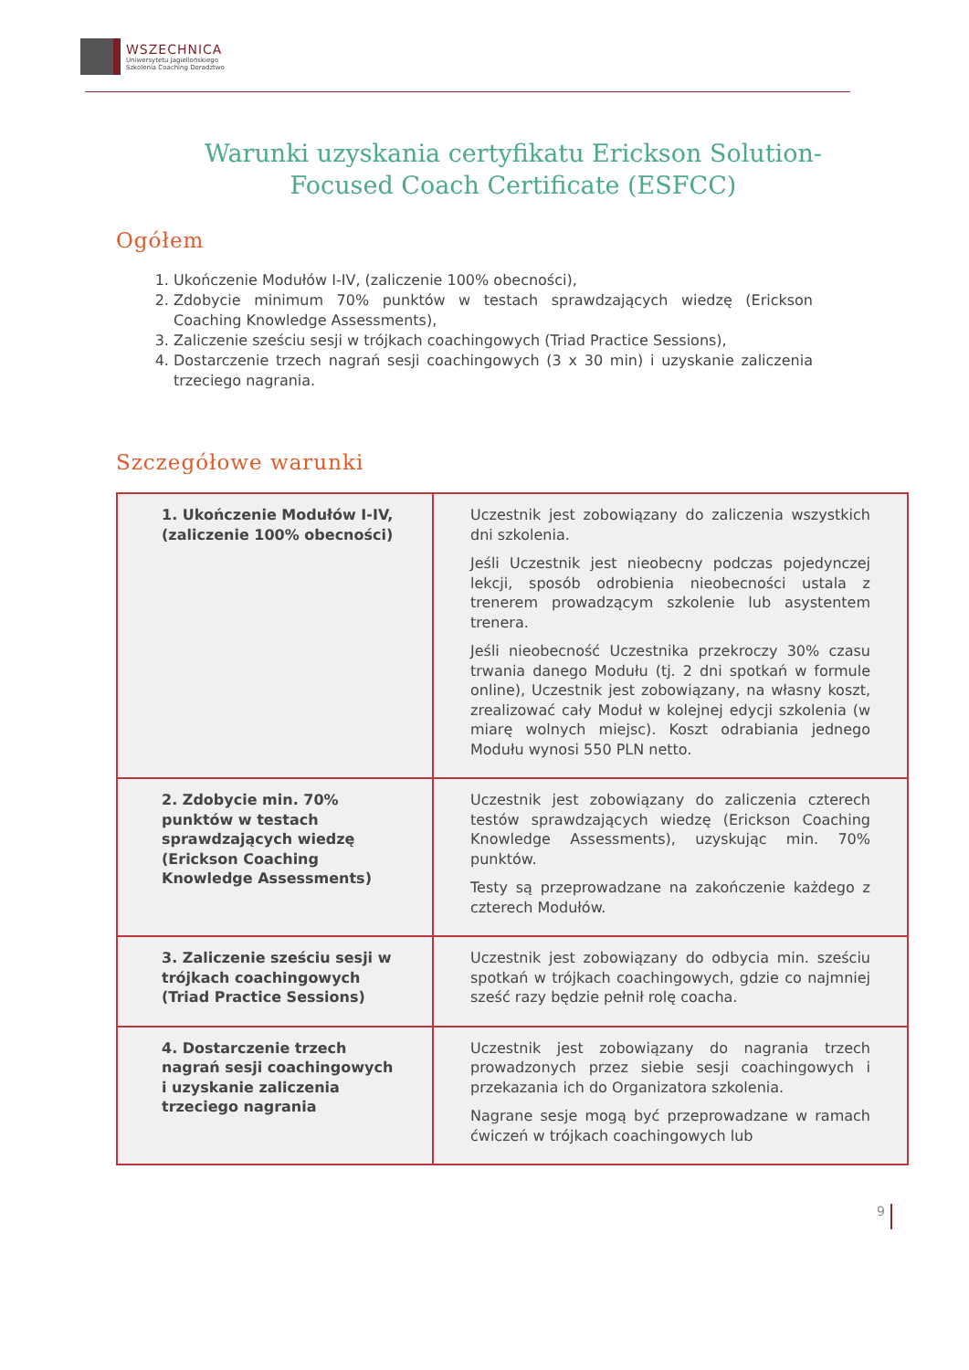WSZECHNICA
Uniwersytetu Jagiellońskiego
Szkolenia Coaching Doradztwo
Warunki uzyskania certyfikatu Erickson Solution-
Focused Coach Certificate (ESFCC)
Ogółem
1. Ukończenie Modułów I-IV, (zaliczenie 100% obecności),
2. Zdobycie minimum 70% punktów w testach sprawdzających wiedzę (Erickson Coaching Knowledge Assessments),
3. Zaliczenie sześciu sesji w trójkach coachingowych (Triad Practice Sessions),
4. Dostarczenie trzech nagrań sesji coachingowych (3 x 30 min) i uzyskanie zaliczenia trzeciego nagrania.
Szczegółowe warunki
| 1. Ukończenie Modułów I-IV, (zaliczenie 100% obecności) | Uczestnik jest zobowiązany do zaliczenia wszystkich dni szkolenia. Jeśli Uczestnik jest nieobecny podczas pojedynczej lekcji, sposób odrobienia nieobecności ustala z trenerem prowadzącym szkolenie lub asystentem trenera. Jeśli nieobecność Uczestnika przekroczy 30% czasu trwania danego Modułu (tj. 2 dni spotkań w formule online), Uczestnik jest zobowiązany, na własny koszt, zrealizować cały Moduł w kolejnej edycji szkolenia (w miarę wolnych miejsc). Koszt odrabiania jednego Modułu wynosi 550 PLN netto. |
| 2. Zdobycie min. 70% punktów w testach sprawdzających wiedzę (Erickson Coaching Knowledge Assessments) | Uczestnik jest zobowiązany do zaliczenia czterech testów sprawdzających wiedzę (Erickson Coaching Knowledge Assessments), uzyskując min. 70% punktów. Testy są przeprowadzane na zakończenie każdego z czterech Modułów. |
| 3. Zaliczenie sześciu sesji w trójkach coachingowych (Triad Practice Sessions) | Uczestnik jest zobowiązany do odbycia min. sześciu spotkań w trójkach coachingowych, gdzie co najmniej sześć razy będzie pełnił rolę coacha. |
| 4. Dostarczenie trzech nagrań sesji coachingowych i uzyskanie zaliczenia trzeciego nagrania | Uczestnik jest zobowiązany do nagrania trzech prowadzonych przez siebie sesji coachingowych i przekazania ich do Organizatora szkolenia. Nagrane sesje mogą być przeprowadzane w ramach ćwiczeń w trójkach coachingowych lub |
9